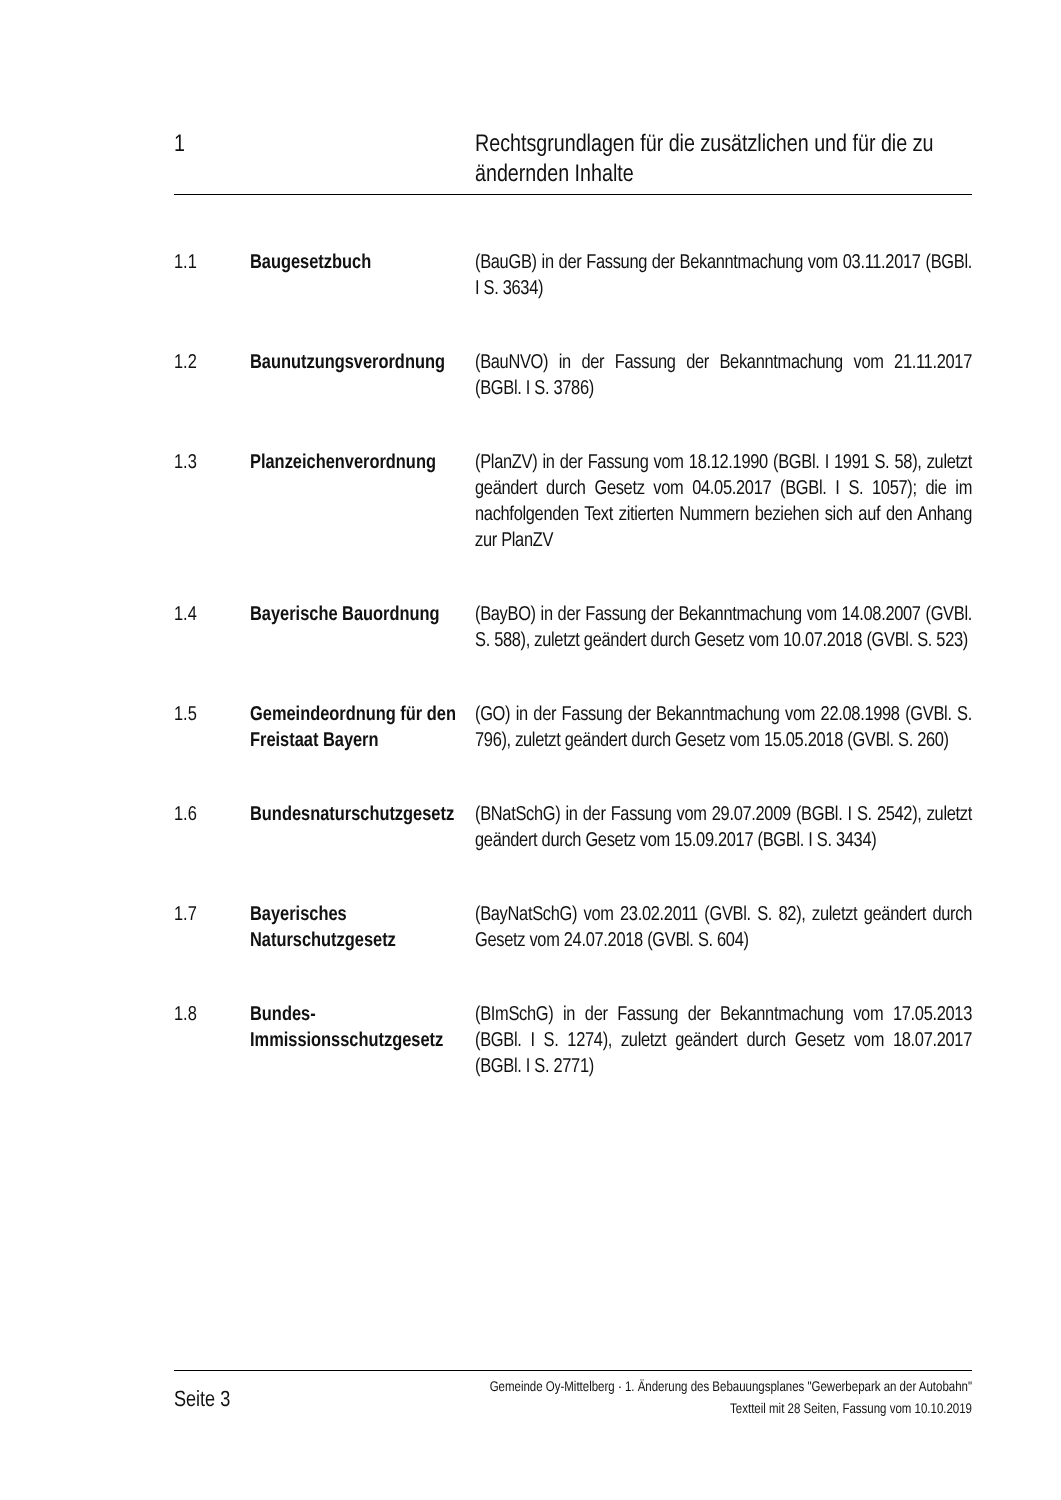1 Rechtsgrundlagen für die zusätzlichen und für die zu ändernden Inhalte
1.1 Baugesetzbuch (BauGB) in der Fassung der Bekanntmachung vom 03.11.2017 (BGBl. I S. 3634)
1.2 Baunutzungsverordnung
(BauNVO) in der Fassung der Bekanntmachung vom 21.11.2017 (BGBl. I S. 3786)
1.3 Planzeichenverordnung
(PlanZV) in der Fassung vom 18.12.1990 (BGBl. I 1991 S. 58), zuletzt geändert durch Gesetz vom 04.05.2017 (BGBl. I S. 1057); die im nachfolgenden Text zitierten Nummern beziehen sich auf den Anhang zur PlanZV
1.4 Bayerische Bauordnung
(BayBO) in der Fassung der Bekanntmachung vom 14.08.2007 (GVBl. S. 588), zuletzt geändert durch Gesetz vom 10.07.2018 (GVBl. S. 523)
1.5 Gemeindeordnung für den Freistaat Bayern
(GO) in der Fassung der Bekanntmachung vom 22.08.1998 (GVBl. S. 796), zuletzt geändert durch Gesetz vom 15.05.2018 (GVBl. S. 260)
1.6 Bundesnaturschutzgesetz
(BNatSchG) in der Fassung vom 29.07.2009 (BGBl. I S. 2542), zuletzt geändert durch Gesetz vom 15.09.2017 (BGBl. I S. 3434)
1.7 Bayerisches Naturschutzgesetz
(BayNatSchG) vom 23.02.2011 (GVBl. S. 82), zuletzt geändert durch Gesetz vom 24.07.2018 (GVBl. S. 604)
1.8 Bundes-Immissionsschutzgesetz
(BImSchG) in der Fassung der Bekanntmachung vom 17.05.2013 (BGBl. I S. 1274), zuletzt geändert durch Gesetz vom 18.07.2017 (BGBl. I S. 2771)
Seite 3
Gemeinde Oy-Mittelberg · 1. Änderung des Bebauungsplanes "Gewerbepark an der Autobahn"
Textteil mit 28 Seiten, Fassung vom 10.10.2019